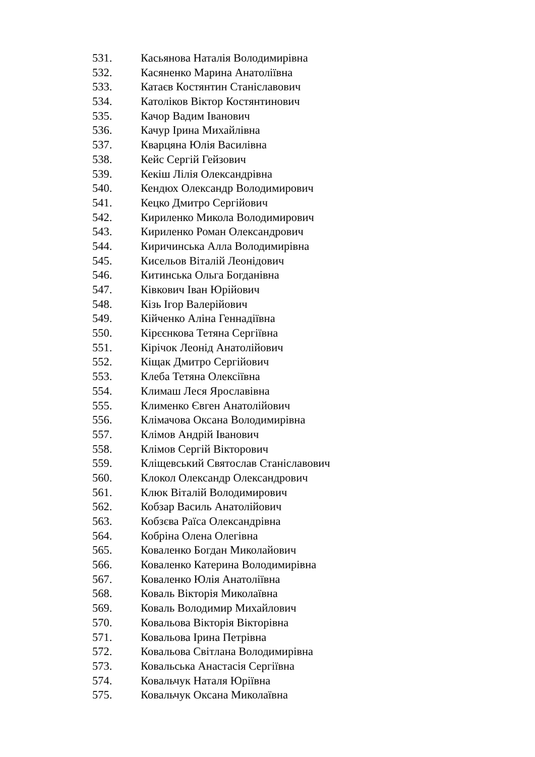531. Касьянова Наталія Володимирівна
532. Касяненко Марина Анатоліївна
533. Катаєв Костянтин Станіславович
534. Католіков Віктор Костянтинович
535. Качор Вадим Іванович
536. Качур Ірина Михайлівна
537. Кварцяна Юлія Василівна
538. Кейс Сергій Гейзович
539. Кекіш Лілія Олександрівна
540. Кендюх Олександр Володимирович
541. Кецко Дмитро Сергійович
542. Кириленко Микола Володимирович
543. Кириленко Роман Олександрович
544. Киричинська Алла Володимирівна
545. Кисельов Віталій Леонідович
546. Китинська Ольга Богданівна
547. Ківкович Іван Юрійович
548. Кізь Ігор Валерійович
549. Кійченко Аліна Геннадіївна
550. Кірєєнкова Тетяна Сергіївна
551. Кірічок Леонід Анатолійович
552. Кіщак Дмитро Сергійович
553. Клеба Тетяна Олексіївна
554. Климаш Леся Ярославівна
555. Клименко Євген Анатолійович
556. Клімачова Оксана Володимирівна
557. Клімов Андрій Іванович
558. Клімов Сергій Вікторович
559. Кліщевський Святослав Станіславович
560. Клокол Олександр Олександрович
561. Клюк Віталій Володимирович
562. Кобзар Василь Анатолійович
563. Кобзєва Раїса Олександрівна
564. Кобріна Олена Олегівна
565. Коваленко Богдан Миколайович
566. Коваленко Катерина Володимирівна
567. Коваленко Юлія Анатоліївна
568. Коваль Вікторія Миколаївна
569. Коваль Володимир Михайлович
570. Ковальова Вікторія Вікторівна
571. Ковальова Ірина Петрівна
572. Ковальова Світлана Володимирівна
573. Ковальська Анастасія Сергіївна
574. Ковальчук Наталя Юріївна
575. Ковальчук Оксана Миколаївна